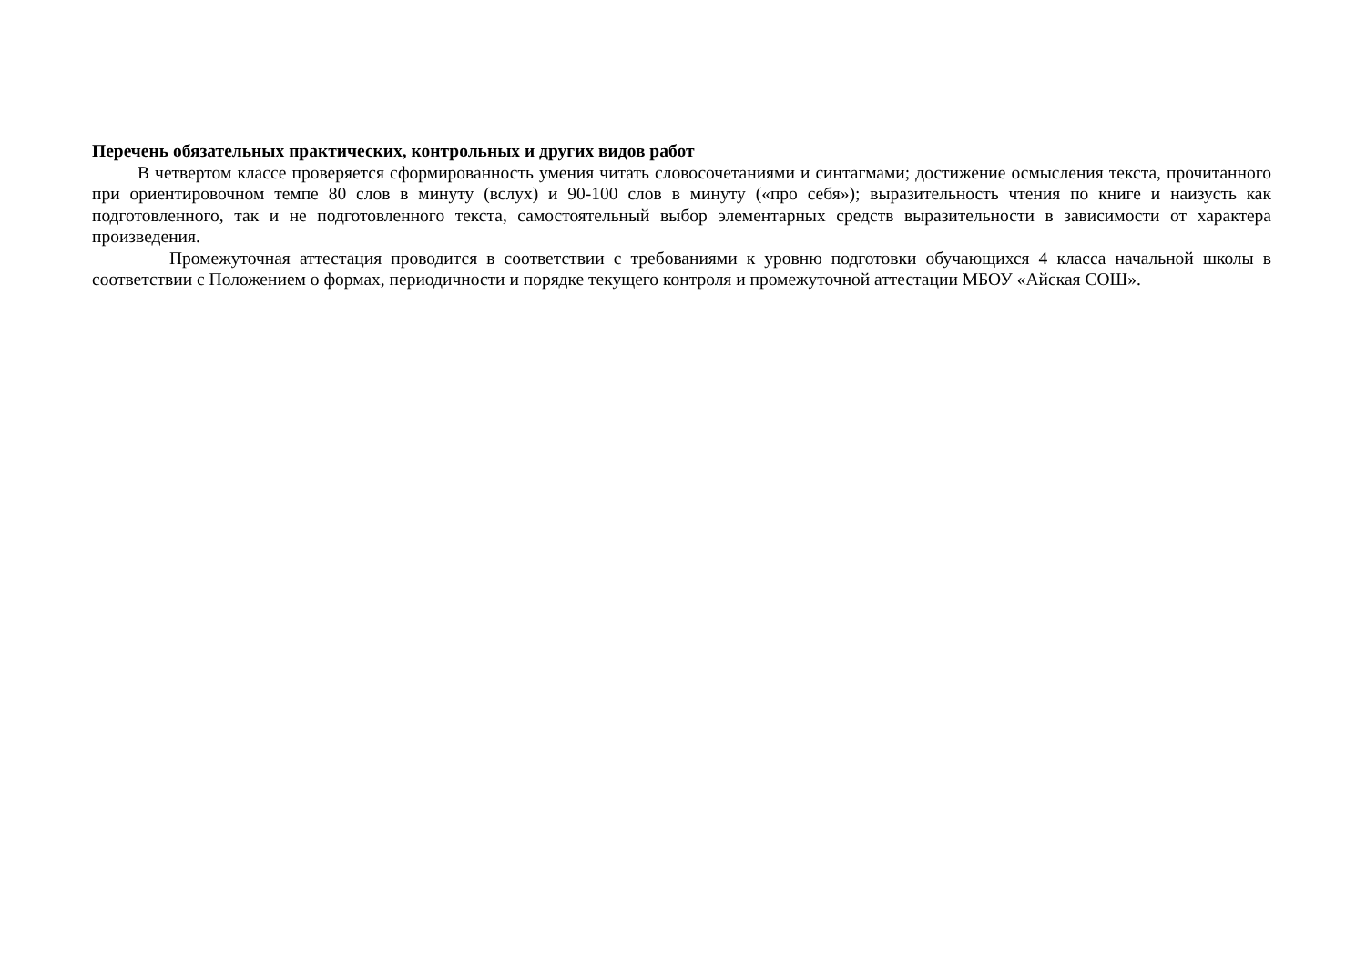Перечень обязательных практических, контрольных и других видов работ
В четвертом классе проверяется сформированность умения читать словосочетаниями и синтагмами; достижение осмысления текста, прочитанного при ориентировочном темпе 80 слов в минуту (вслух) и 90-100 слов в минуту («про себя»); выразительность чтения по книге и наизусть как подготовленного, так и не подготовленного текста, самостоятельный выбор элементарных средств выразительности в зависимости от характера произведения.
Промежуточная аттестация проводится в соответствии с требованиями к уровню подготовки обучающихся 4 класса начальной школы в соответствии с Положением о формах, периодичности и порядке текущего контроля и промежуточной аттестации МБОУ «Айская СОШ».